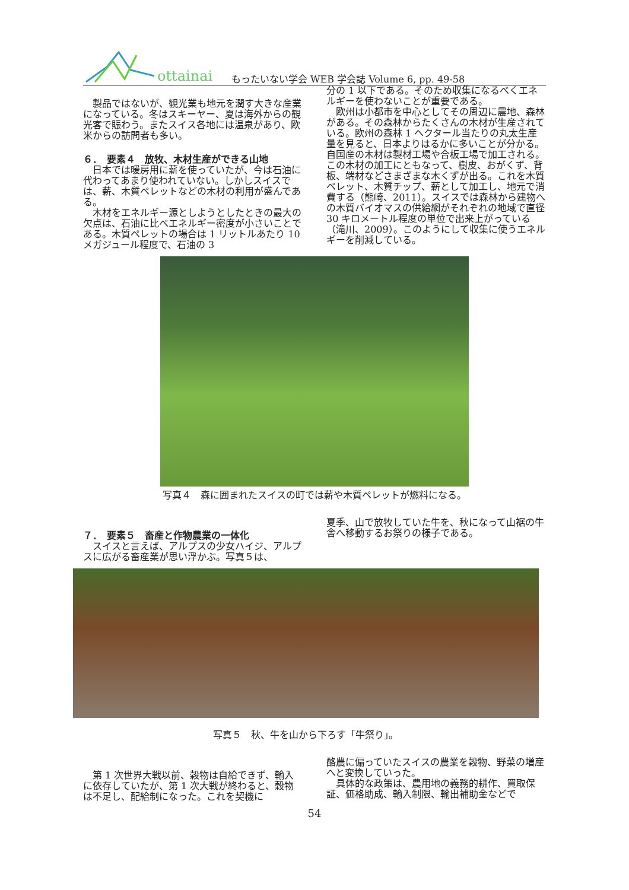ottainai
もったいない学会 WEB 学会誌 Volume 6, pp. 49-58
製品ではないが、観光業も地元を潤す大きな産業になっている。冬はスキーヤー、夏は海外からの観光客で賑わう。またスイス各地には温泉があり、欧米からの訪問者も多い。
６．　要素４　放牧、木材生産ができる山地
日本では暖房用に薪を使っていたが、今は石油に代わってあまり使われていない。しかしスイスでは、薪、木質ペレットなどの木材の利用が盛んである。
木材をエネルギー源としようとしたときの最大の欠点は、石油に比べエネルギー密度が小さいことである。木質ペレットの場合は 1 リットルあたり 10 メガジュール程度で、石油の 3
分の 1 以下である。そのため収集になるべくエネルギーを使わないことが重要である。
欧州は小都市を中心としてその周辺に農地、森林がある。その森林からたくさんの木材が生産されている。欧州の森林 1 ヘクタール当たりの丸太生産量を見ると、日本よりはるかに多いことが分かる。自国産の木材は製材工場や合板工場で加工される。この木材の加工にともなって、樹皮、おがくず、背板、端材などさまざまな木くずが出る。これを木質ペレット、木質チップ、薪として加工し、地元で消費する（熊崎、2011）。スイスでは森林から建物への木質バイオマスの供給網がそれぞれの地域で直径 30 キロメートル程度の単位で出来上がっている（滝川、2009）。このようにして収集に使うエネルギーを削減している。
写真４　森に囲まれたスイスの町では薪や木質ペレットが燃料になる。
７．　要素５　畜産と作物農業の一体化
スイスと言えば、アルプスの少女ハイジ、アルプスに広がる畜産業が思い浮かぶ。写真５は、
夏季、山で放牧していた牛を、秋になって山裾の牛舎へ移動するお祭りの様子である。
写真５　秋、牛を山から下ろす「牛祭り」。
第 1 次世界大戦以前、穀物は自給できず、輸入に依存していたが、第 1 次大戦が終わると、穀物は不足し、配給制になった。これを契機に
酪農に偏っていたスイスの農業を穀物、野菜の増産へと変換していった。
具体的な政策は、農用地の義務的耕作、買取保証、価格助成、輸入制限、輸出補助金などで
54